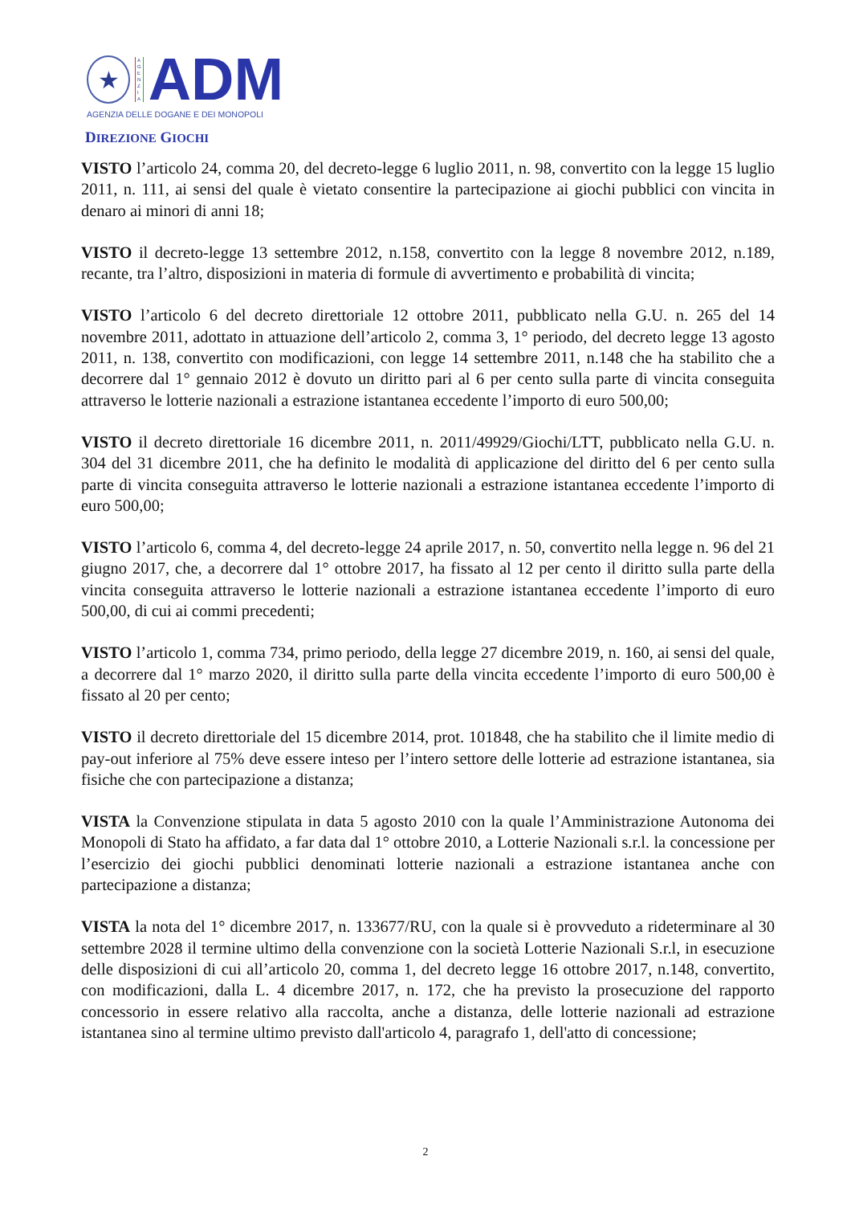★
A
G
E
N
Z
I
A
ADM
AGENZIA DELLE DOGANE E DEI MONOPOLI
DIREZIONE GIOCHI
VISTO l’articolo 24, comma 20, del decreto-legge 6 luglio 2011, n. 98, convertito con la legge 15 luglio 2011, n. 111, ai sensi del quale è vietato consentire la partecipazione ai giochi pubblici con vincita in denaro ai minori di anni 18;
VISTO il decreto-legge 13 settembre 2012, n.158, convertito con la legge 8 novembre 2012, n.189, recante, tra l’altro, disposizioni in materia di formule di avvertimento e probabilità di vincita;
VISTO l’articolo 6 del decreto direttoriale 12 ottobre 2011, pubblicato nella G.U. n. 265 del 14 novembre 2011, adottato in attuazione dell’articolo 2, comma 3, 1° periodo, del decreto legge 13 agosto 2011, n. 138, convertito con modificazioni, con legge 14 settembre 2011, n.148 che ha stabilito che a decorrere dal 1° gennaio 2012 è dovuto un diritto pari al 6 per cento sulla parte di vincita conseguita attraverso le lotterie nazionali a estrazione istantanea eccedente l’importo di euro 500,00;
VISTO il decreto direttoriale 16 dicembre 2011, n. 2011/49929/Giochi/LTT, pubblicato nella G.U. n. 304 del 31 dicembre 2011, che ha definito le modalità di applicazione del diritto del 6 per cento sulla parte di vincita conseguita attraverso le lotterie nazionali a estrazione istantanea eccedente l’importo di euro 500,00;
VISTO l’articolo 6, comma 4, del decreto-legge 24 aprile 2017, n. 50, convertito nella legge n. 96 del 21 giugno 2017, che, a decorrere dal 1° ottobre 2017, ha fissato al 12 per cento il diritto sulla parte della vincita conseguita attraverso le lotterie nazionali a estrazione istantanea eccedente l’importo di euro 500,00, di cui ai commi precedenti;
VISTO l’articolo 1, comma 734, primo periodo, della legge 27 dicembre 2019, n. 160, ai sensi del quale, a decorrere dal 1° marzo 2020, il diritto sulla parte della vincita eccedente l’importo di euro 500,00 è fissato al 20 per cento;
VISTO il decreto direttoriale del 15 dicembre 2014, prot. 101848, che ha stabilito che il limite medio di pay-out inferiore al 75% deve essere inteso per l’intero settore delle lotterie ad estrazione istantanea, sia fisiche che con partecipazione a distanza;
VISTA la Convenzione stipulata in data 5 agosto 2010 con la quale l’Amministrazione Autonoma dei Monopoli di Stato ha affidato, a far data dal 1° ottobre 2010, a Lotterie Nazionali s.r.l. la concessione per l’esercizio dei giochi pubblici denominati lotterie nazionali a estrazione istantanea anche con partecipazione a distanza;
VISTA la nota del 1° dicembre 2017, n. 133677/RU, con la quale si è provveduto a rideterminare al 30 settembre 2028 il termine ultimo della convenzione con la società Lotterie Nazionali S.r.l, in esecuzione delle disposizioni di cui all’articolo 20, comma 1, del decreto legge 16 ottobre 2017, n.148, convertito, con modificazioni, dalla L. 4 dicembre 2017, n. 172, che ha previsto la prosecuzione del rapporto concessorio in essere relativo alla raccolta, anche a distanza, delle lotterie nazionali ad estrazione istantanea sino al termine ultimo previsto dall'articolo 4, paragrafo 1, dell'atto di concessione;
2